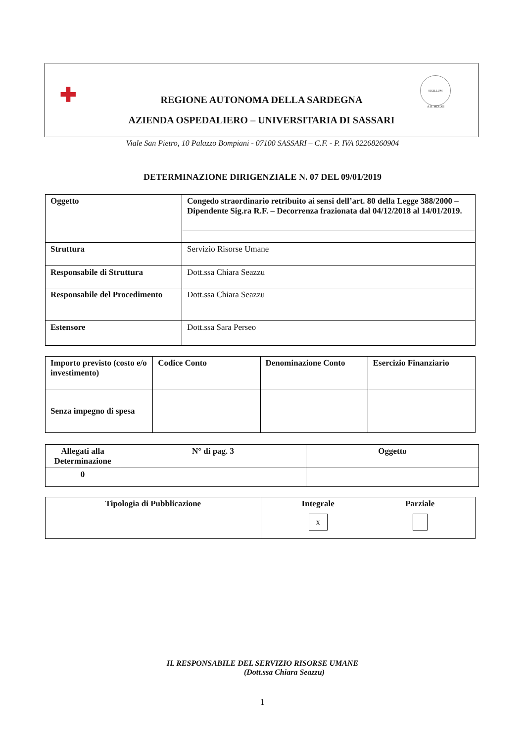✚
SIGILLUM
A.D. MDLXII
REGIONE AUTONOMA DELLA SARDEGNA
AZIENDA OSPEDALIERO – UNIVERSITARIA DI SASSARI
Viale San Pietro, 10 Palazzo Bompiani - 07100 SASSARI – C.F. - P. IVA 02268260904
DETERMINAZIONE DIRIGENZIALE N. 07 DEL 09/01/2019
| Oggetto | Congedo straordinario retribuito ai sensi dell’art. 80 della Legge 388/2000 – Dipendente Sig.ra R.F. – Decorrenza frazionata dal 04/12/2018 al 14/01/2019. |
| Struttura | Servizio Risorse Umane |
| Responsabile di Struttura | Dott.ssa Chiara Seazzu |
| Responsabile del Procedimento | Dott.ssa Chiara Seazzu |
| Estensore | Dott.ssa Sara Perseo |
| Importo previsto (costo e/o investimento) | Codice Conto | Denominazione Conto | Esercizio Finanziario |
| Senza impegno di spesa | | | |
| Allegati alla Determinazione | N° di pag. 3 | Oggetto |
| 0 | | |
| Tipologia di Pubblicazione | Integrale x Parziale |
IL RESPONSABILE DEL SERVIZIO RISORSE UMANE
(Dott.ssa Chiara Seazzu)
1